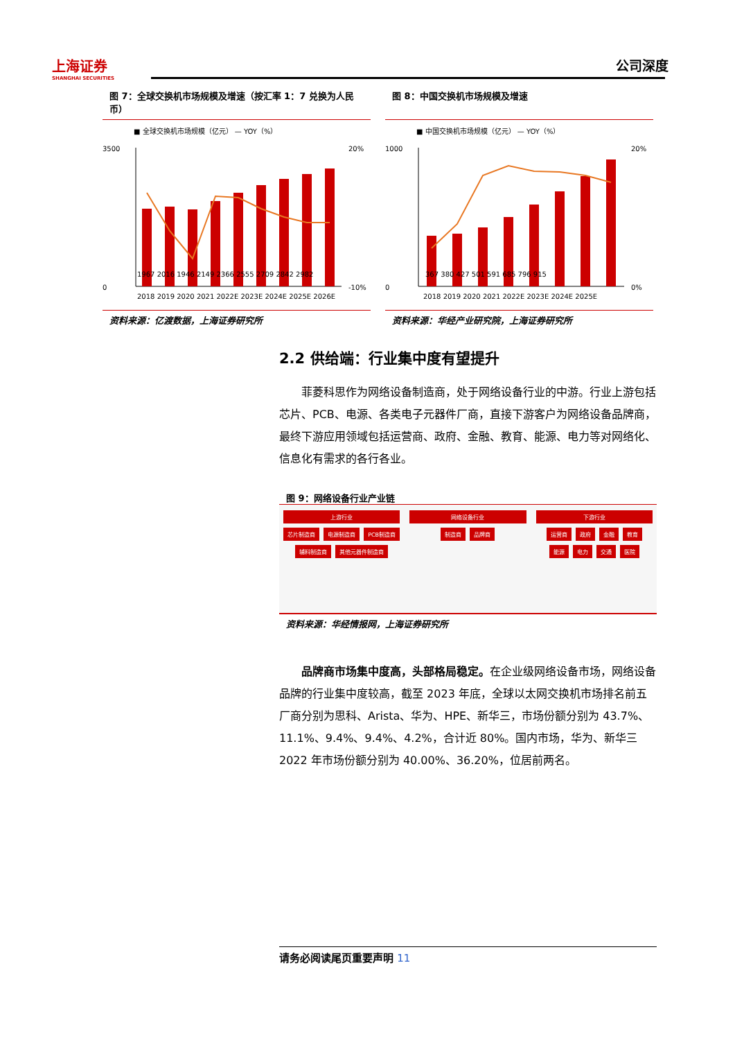上海证券
SHANGHAI SECURITIES
公司深度
图 7：全球交换机市场规模及增速（按汇率 1：7 兑换为人民币）
■ 全球交换机市场规模（亿元） — YOY（%）
3500
0
20%
-10%
2018 2019 2020 2021 2022E 2023E 2024E 2025E 2026E
1967 2016 1946 2149 2366 2555 2709 2842 2982
资料来源：亿渡数据，上海证券研究所
图 8：中国交换机市场规模及增速
■ 中国交换机市场规模（亿元） — YOY（%）
1000
0
20%
0%
2018 2019 2020 2021 2022E 2023E 2024E 2025E
367 380 427 501 591 685 796 915
资料来源：华经产业研究院，上海证券研究所
2.2 供给端：行业集中度有望提升
菲菱科思作为网络设备制造商，处于网络设备行业的中游。行业上游包括芯片、PCB、电源、各类电子元器件厂商，直接下游客户为网络设备品牌商，最终下游应用领域包括运营商、政府、金融、教育、能源、电力等对网络化、信息化有需求的各行各业。
图 9：网络设备行业产业链
上游行业
芯片制造商
电源制造商
PCB制造商
辅料制造商
其他元器件制造商
网络设备行业
制造商
品牌商
下游行业
运营商
政府
金融
教育
能源
电力
交通
医院
资料来源：华经情报网，上海证券研究所
品牌商市场集中度高，头部格局稳定。在企业级网络设备市场，网络设备品牌的行业集中度较高，截至 2023 年底，全球以太网交换机市场排名前五厂商分别为思科、Arista、华为、HPE、新华三，市场份额分别为 43.7%、11.1%、9.4%、9.4%、4.2%，合计近 80%。国内市场，华为、新华三 2022 年市场份额分别为 40.00%、36.20%，位居前两名。
请务必阅读尾页重要声明 11